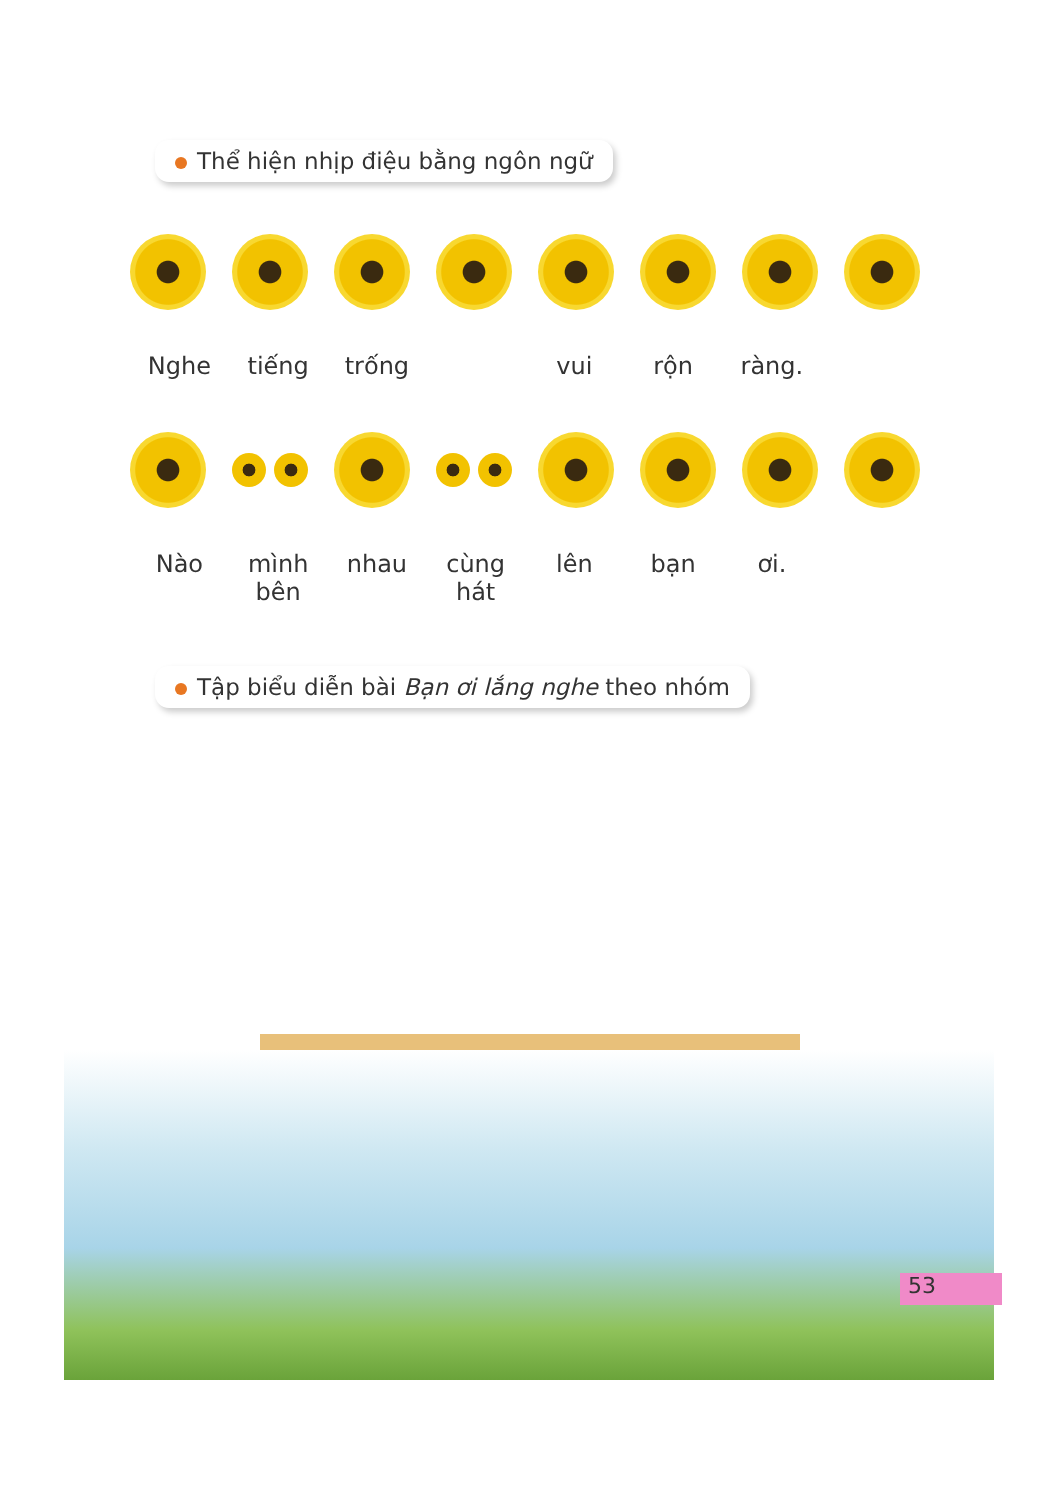Thể hiện nhịp điệu bằng ngôn ngữ
Nghe tiếng trống vui rộn ràng.
Nào mình bên nhau cùng hát lên bạn ơi.
Tập biểu diễn bài Bạn ơi lắng nghe theo nhóm
53